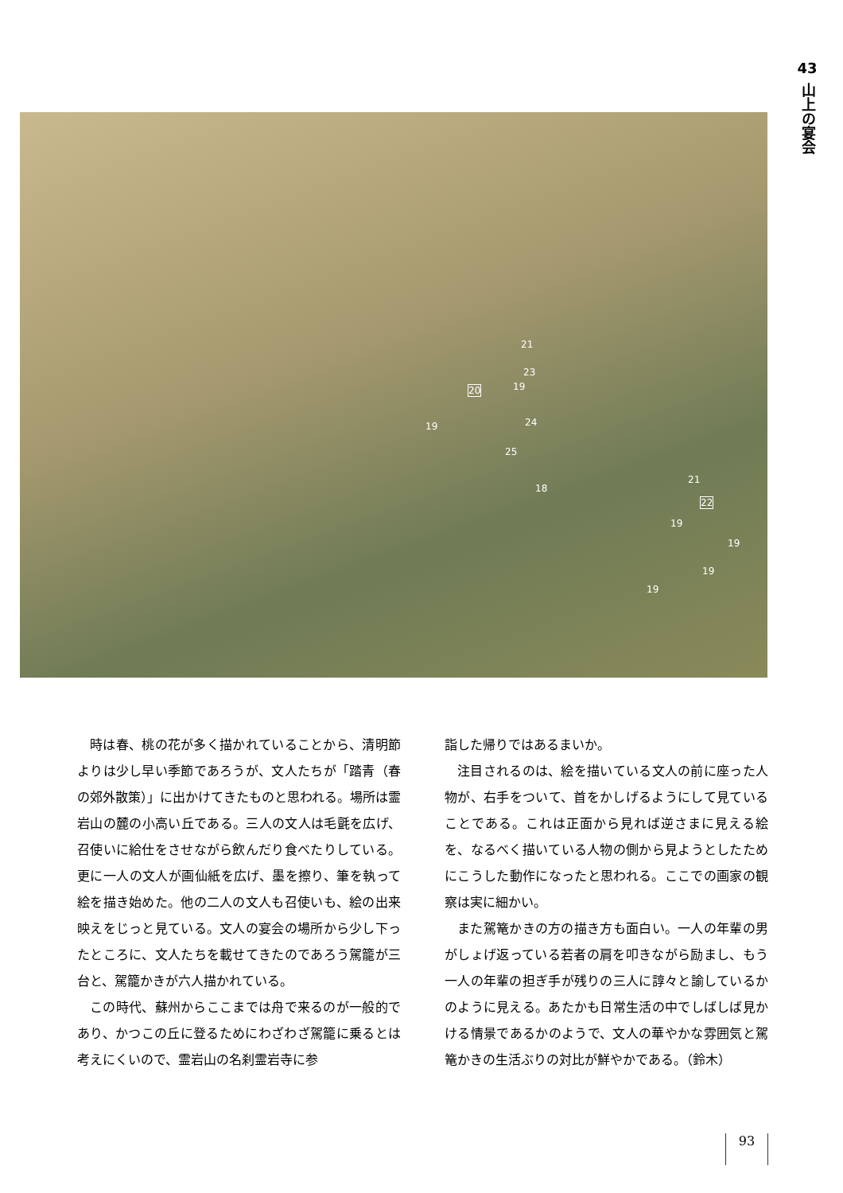43
山上の宴会
21
23
20 19
19 24
25
18
21
22
19
19
19
19
時は春、桃の花が多く描かれていることから、清明節よりは少し早い季節であろうが、文人たちが「踏青（春の郊外散策）」に出かけてきたものと思われる。場所は霊岩山の麓の小高い丘である。三人の文人は毛氈を広げ、召使いに給仕をさせながら飲んだり食べたりしている。更に一人の文人が画仙紙を広げ、墨を擦り、筆を執って絵を描き始めた。他の二人の文人も召使いも、絵の出来映えをじっと見ている。文人の宴会の場所から少し下ったところに、文人たちを載せてきたのであろう駕籠が三台と、駕籠かきが六人描かれている。
この時代、蘇州からここまでは舟で来るのが一般的であり、かつこの丘に登るためにわざわざ駕籠に乗るとは考えにくいので、霊岩山の名刹霊岩寺に参
詣した帰りではあるまいか。
注目されるのは、絵を描いている文人の前に座った人物が、右手をついて、首をかしげるようにして見ていることである。これは正面から見れば逆さまに見える絵を、なるべく描いている人物の側から見ようとしたためにこうした動作になったと思われる。ここでの画家の観察は実に細かい。
また駕篭かきの方の描き方も面白い。一人の年輩の男がしょげ返っている若者の肩を叩きながら励まし、もう一人の年輩の担ぎ手が残りの三人に諄々と諭しているかのように見える。あたかも日常生活の中でしばしば見かける情景であるかのようで、文人の華やかな雰囲気と駕篭かきの生活ぶりの対比が鮮やかである。（鈴木）
93